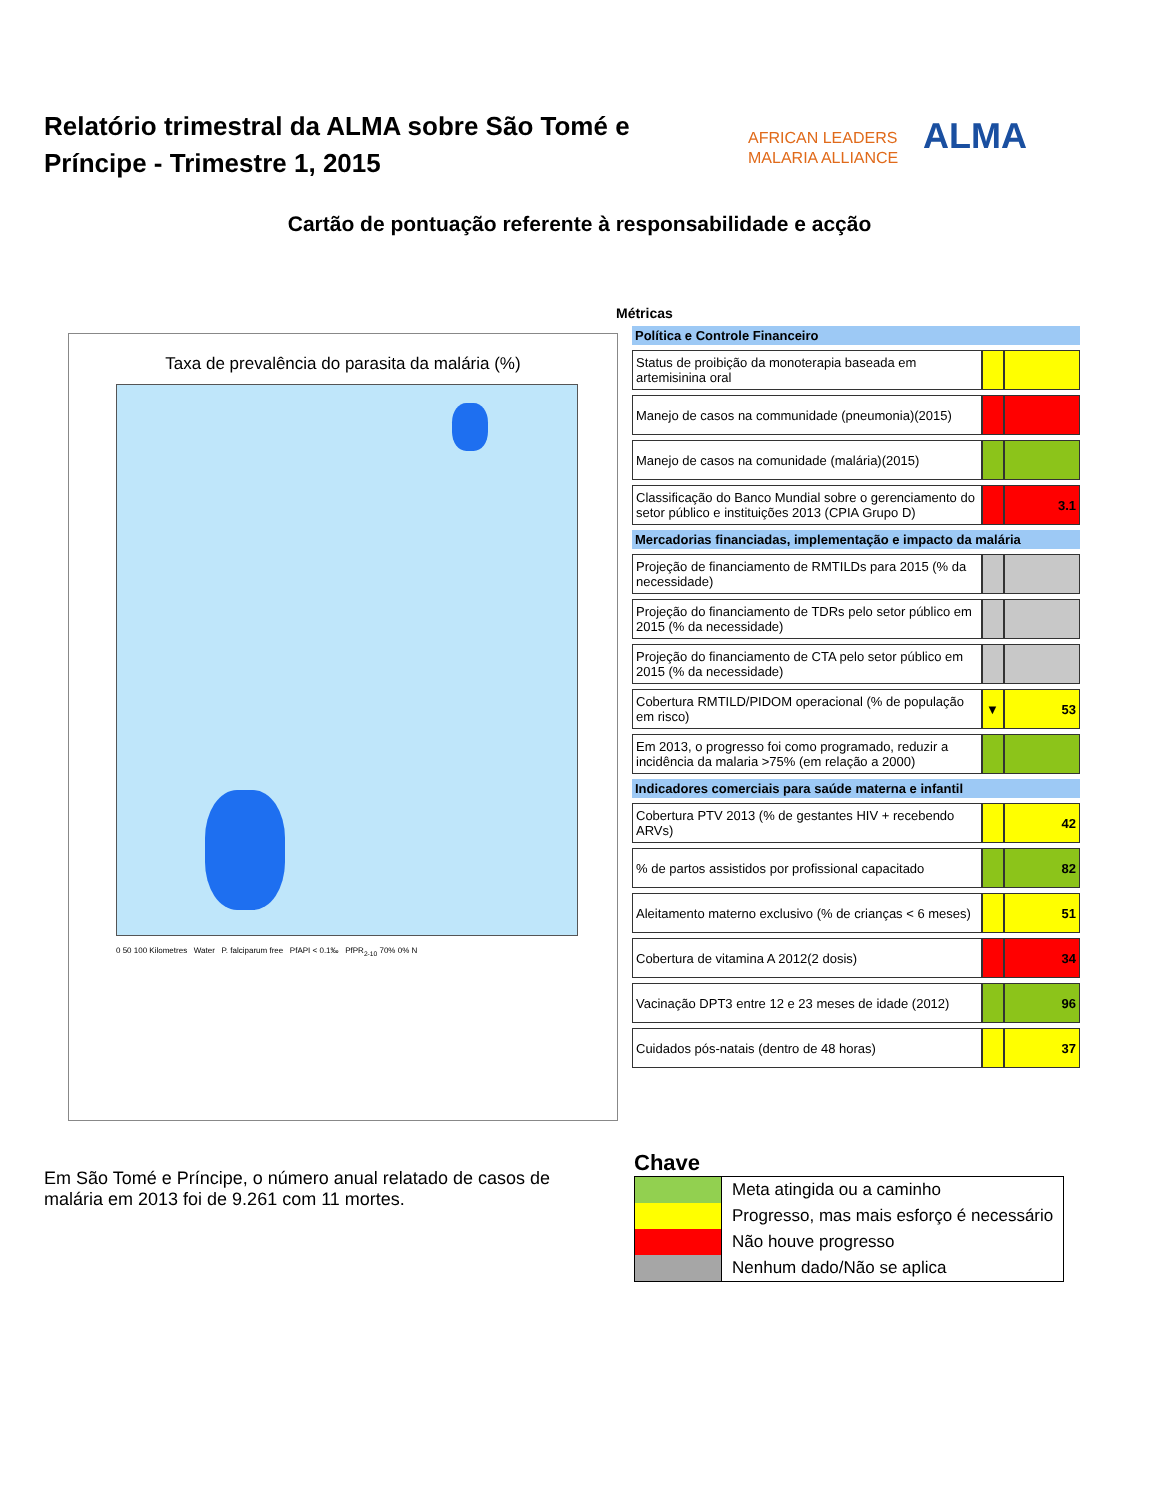Relatório trimestral da ALMA sobre São Tomé e Príncipe - Trimestre 1, 2015
AFRICAN LEADERS
MALARIA ALLIANCE
ALMA
Cartão de pontuação referente à responsabilidade e acção
Taxa de prevalência do parasita da malária (%)
0 50 100 Kilometres Water P. falciparum free PfAPI < 0.1‰ PfPR<sub>2-10</sub> 70% 0% N
Métricas
| Política e Controle Financeiro | | |
| --- | --- | --- |
| Status de proibição da monoterapia baseada em artemisinina oral | | |
| Manejo de casos na communidade (pneumonia)(2015) | | |
| Manejo de casos na comunidade (malária)(2015) | | |
| Classificação do Banco Mundial sobre o gerenciamento do setor público e instituições 2013 (CPIA Grupo D) | | 3.1 |
| Mercadorias financiadas, implementação e impacto da malária | | |
| Projeção de financiamento de RMTILDs para 2015 (% da necessidade) | | |
| Projeção do financiamento de TDRs pelo setor público em 2015 (% da necessidade) | | |
| Projeção do financiamento de CTA pelo setor público em 2015 (% da necessidade) | | |
| Cobertura RMTILD/PIDOM operacional (% de população em risco) | ▼ | 53 |
| Em 2013, o progresso foi como programado, reduzir a incidência da malaria >75% (em relação a 2000) | | |
| Indicadores comerciais para saúde materna e infantil | | |
| Cobertura PTV 2013 (% de gestantes HIV + recebendo ARVs) | | 42 |
| % de partos assistidos por profissional capacitado | | 82 |
| Aleitamento materno exclusivo (% de crianças < 6 meses) | | 51 |
| Cobertura de vitamina A 2012(2 dosis) | | 34 |
| Vacinação DPT3 entre 12 e 23 meses de idade (2012) | | 96 |
| Cuidados pós-natais (dentro de 48 horas) | | 37 |
Em São Tomé e Príncipe, o número anual relatado de casos de malária em 2013 foi de 9.261 com 11 mortes.
Chave
| | Meta atingida ou a caminho |
| | Progresso, mas mais esforço é necessário |
| | Não houve progresso |
| | Nenhum dado/Não se aplica |